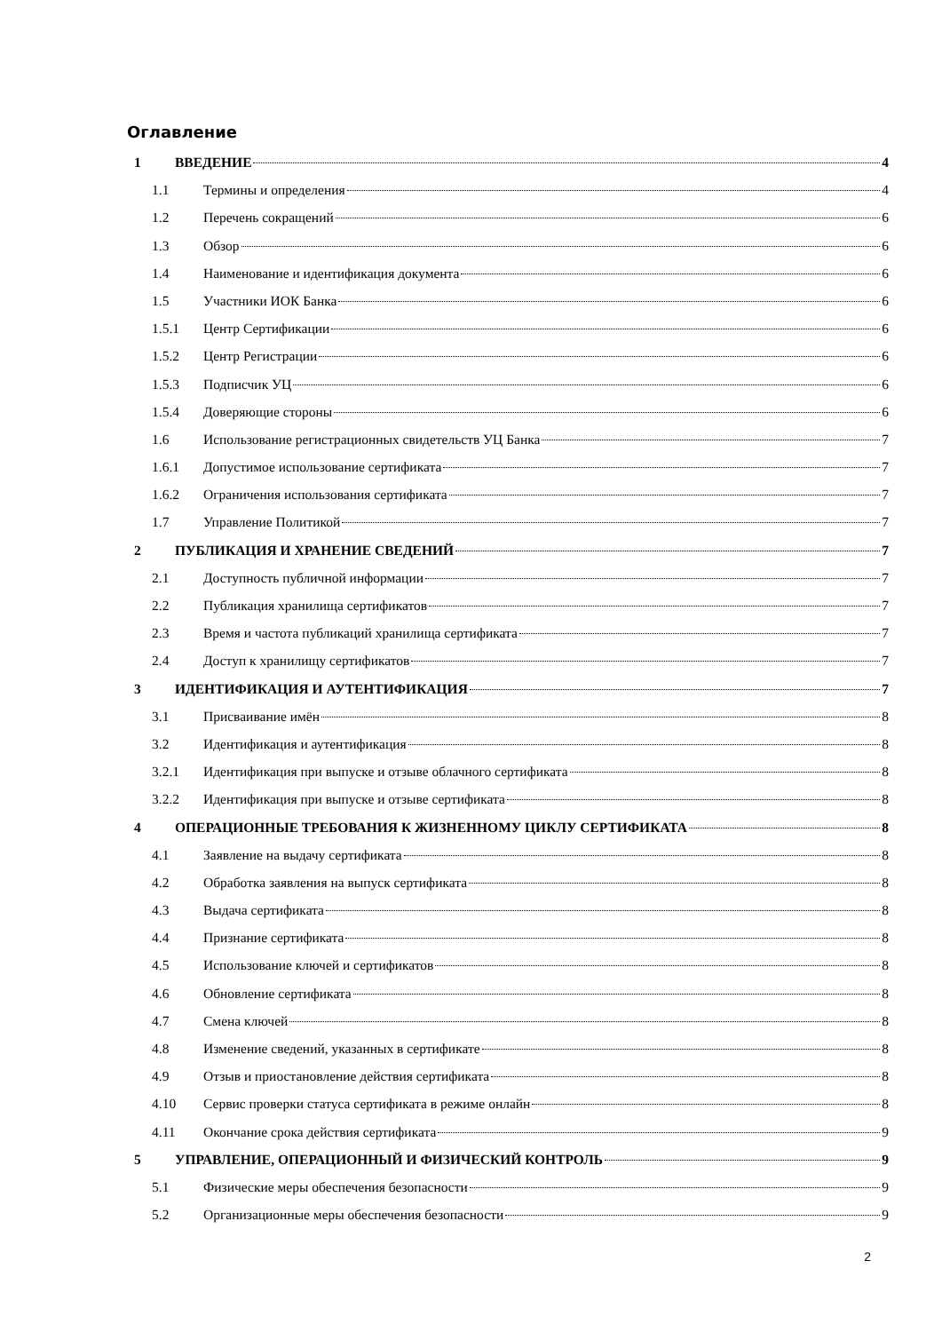Оглавление
1 ВВЕДЕНИЕ 4
1.1 Термины и определения 4
1.2 Перечень сокращений 6
1.3 Обзор 6
1.4 Наименование и идентификация документа 6
1.5 Участники ИОК Банка 6
1.5.1 Центр Сертификации 6
1.5.2 Центр Регистрации 6
1.5.3 Подписчик УЦ 6
1.5.4 Доверяющие стороны 6
1.6 Использование регистрационных свидетельств УЦ Банка 7
1.6.1 Допустимое использование сертификата 7
1.6.2 Ограничения использования сертификата 7
1.7 Управление Политикой 7
2 ПУБЛИКАЦИЯ И ХРАНЕНИЕ СВЕДЕНИЙ 7
2.1 Доступность публичной информации 7
2.2 Публикация хранилища сертификатов 7
2.3 Время и частота публикаций хранилища сертификата 7
2.4 Доступ к хранилищу сертификатов 7
3 ИДЕНТИФИКАЦИЯ И АУТЕНТИФИКАЦИЯ 7
3.1 Присваивание имён 8
3.2 Идентификация и аутентификация 8
3.2.1 Идентификация при выпуске и отзыве облачного сертификата 8
3.2.2 Идентификация при выпуске и отзыве сертификата 8
4 ОПЕРАЦИОННЫЕ ТРЕБОВАНИЯ К ЖИЗНЕННОМУ ЦИКЛУ СЕРТИФИКАТА 8
4.1 Заявление на выдачу сертификата 8
4.2 Обработка заявления на выпуск сертификата 8
4.3 Выдача сертификата 8
4.4 Признание сертификата 8
4.5 Использование ключей и сертификатов 8
4.6 Обновление сертификата 8
4.7 Смена ключей 8
4.8 Изменение сведений, указанных в сертификате 8
4.9 Отзыв и приостановление действия сертификата 8
4.10 Сервис проверки статуса сертификата в режиме онлайн 8
4.11 Окончание срока действия сертификата 9
5 УПРАВЛЕНИЕ, ОПЕРАЦИОННЫЙ И ФИЗИЧЕСКИЙ КОНТРОЛЬ 9
5.1 Физические меры обеспечения безопасности 9
5.2 Организационные меры обеспечения безопасности 9
2